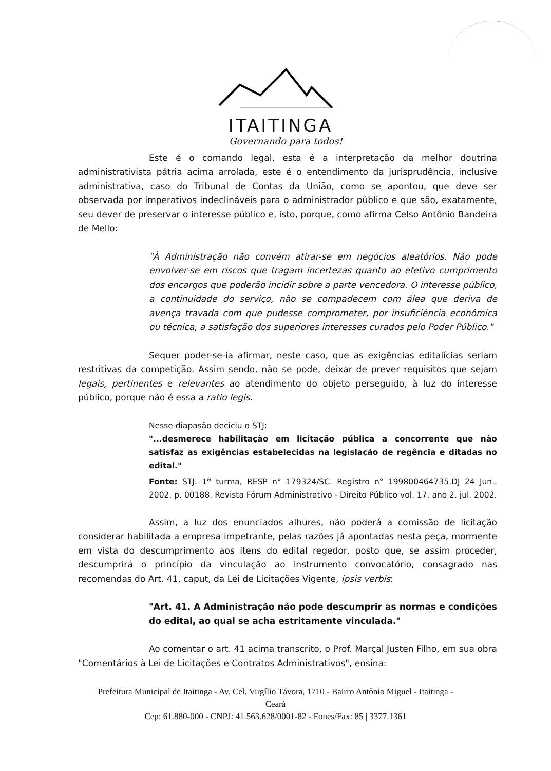ITAITINGA
Governando para todos!
Este é o comando legal, esta é a interpretação da melhor doutrina administrativista pátria acima arrolada, este é o entendimento da jurisprudência, inclusive administrativa, caso do Tribunal de Contas da União, como se apontou, que deve ser observada por imperativos indeclináveis para o administrador público e que são, exatamente, seu dever de preservar o interesse público e, isto, porque, como afirma Celso Antônio Bandeira de Mello:
"À Administração não convém atirar-se em negócios aleatórios. Não pode envolver-se em riscos que tragam incertezas quanto ao efetivo cumprimento dos encargos que poderão incidir sobre a parte vencedora. O interesse público, a continuidade do serviço, não se compadecem com álea que deriva de avença travada com que pudesse comprometer, por insuficiência econômica ou técnica, a satisfação dos superiores interesses curados pelo Poder Público."
Sequer poder-se-ia afirmar, neste caso, que as exigências editalícias seriam restritivas da competição. Assim sendo, não se pode, deixar de prever requisitos que sejam legais, pertinentes e relevantes ao atendimento do objeto perseguido, à luz do interesse público, porque não é essa a ratio legis.
Nesse diapasão deciciu o STJ:
"...desmerece habilitação em licitação pública a concorrente que não satisfaz as exigências estabelecidas na legislação de regência e ditadas no edital."
Fonte: STJ. 1<sup>a</sup> turma, RESP n° 179324/SC. Registro n° 199800464735.DJ 24 Jun.. 2002. p. 00188. Revista Fórum Administrativo - Direito Público vol. 17. ano 2. jul. 2002.
Assim, a luz dos enunciados alhures, não poderá a comissão de licitação considerar habilitada a empresa impetrante, pelas razões já apontadas nesta peça, mormente em vista do descumprimento aos itens do edital regedor, posto que, se assim proceder, descumprirá o princípio da vinculação ao instrumento convocatório, consagrado nas recomendas do Art. 41, caput, da Lei de Licitações Vigente, ipsis verbis:
"Art. 41. A Administração não pode descumprir as normas e condições do edital, ao qual se acha estritamente vinculada."
Ao comentar o art. 41 acima transcrito, o Prof. Marçal Justen Filho, em sua obra "Comentários à Lei de Licitações e Contratos Administrativos", ensina:
Prefeitura Municipal de Itaitinga - Av. Cel. Virgílio Távora, 1710 - Bairro Antônio Miguel - Itaitinga -
Ceará
Cep: 61.880-000 - CNPJ: 41.563.628/0001-82 - Fones/Fax: 85 | 3377.1361